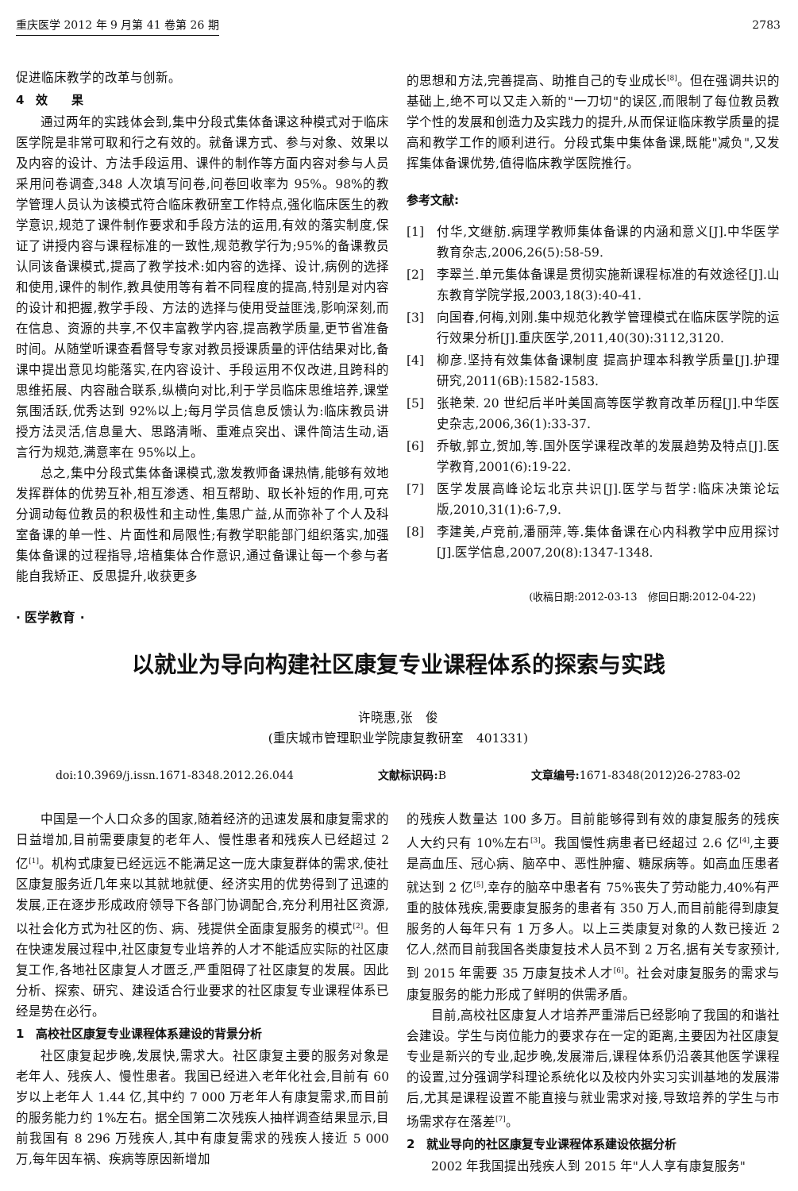重庆医学 2012 年 9 月第 41 卷第 26 期 2783
促进临床教学的改革与创新。
4　效　　果
通过两年的实践体会到,集中分段式集体备课这种模式对于临床医学院是非常可取和行之有效的。就备课方式、参与对象、效果以及内容的设计、方法手段运用、课件的制作等方面内容对参与人员采用问卷调查,348 人次填写问卷,问卷回收率为 95%。98%的教学管理人员认为该模式符合临床教研室工作特点,强化临床医生的教学意识,规范了课件制作要求和手段方法的运用,有效的落实制度,保证了讲授内容与课程标准的一致性,规范教学行为;95%的备课教员认同该备课模式,提高了教学技术:如内容的选择、设计,病例的选择和使用,课件的制作,教具使用等有着不同程度的提高,特别是对内容的设计和把握,教学手段、方法的选择与使用受益匪浅,影响深刻,而在信息、资源的共享,不仅丰富教学内容,提高教学质量,更节省准备时间。从随堂听课查看督导专家对教员授课质量的评估结果对比,备课中提出意见均能落实,在内容设计、手段运用不仅改进,且跨科的思维拓展、内容融合联系,纵横向对比,利于学员临床思维培养,课堂氛围活跃,优秀达到 92%以上;每月学员信息反馈认为:临床教员讲授方法灵活,信息量大、思路清晰、重难点突出、课件简洁生动,语言行为规范,满意率在 95%以上。
总之,集中分段式集体备课模式,激发教师备课热情,能够有效地发挥群体的优势互补,相互渗透、相互帮助、取长补短的作用,可充分调动每位教员的积极性和主动性,集思广益,从而弥补了个人及科室备课的单一性、片面性和局限性;有教学职能部门组织落实,加强集体备课的过程指导,培植集体合作意识,通过备课让每一个参与者能自我矫正、反思提升,收获更多
的思想和方法,完善提高、助推自己的专业成长<sup>[8]</sup>。但在强调共识的基础上,绝不可以又走入新的"一刀切"的误区,而限制了每位教员教学个性的发展和创造力及实践力的提升,从而保证临床教学质量的提高和教学工作的顺利进行。分段式集中集体备课,既能"减负",又发挥集体备课优势,值得临床教学医院推行。
参考文献:
[1] 付华,文继舫.病理学教师集体备课的内涵和意义[J].中华医学教育杂志,2006,26(5):58-59.
[2] 李翠兰.单元集体备课是贯彻实施新课程标准的有效途径[J].山东教育学院学报,2003,18(3):40-41.
[3] 向国春,何梅,刘刚.集中规范化教学管理模式在临床医学院的运行效果分析[J].重庆医学,2011,40(30):3112,3120.
[4] 柳彦.坚持有效集体备课制度 提高护理本科教学质量[J].护理研究,2011(6B):1582-1583.
[5] 张艳荣. 20 世纪后半叶美国高等医学教育改革历程[J].中华医史杂志,2006,36(1):33-37.
[6] 乔敏,郭立,贺加,等.国外医学课程改革的发展趋势及特点[J].医学教育,2001(6):19-22.
[7] 医学发展高峰论坛北京共识[J].医学与哲学:临床决策论坛版,2010,31(1):6-7,9.
[8] 李建美,卢竞前,潘丽萍,等.集体备课在心内科教学中应用探讨[J].医学信息,2007,20(8):1347-1348.
(收稿日期:2012-03-13　修回日期:2012-04-22)
· 医学教育 ·
以就业为导向构建社区康复专业课程体系的探索与实践
许晓惠,张　俊
(重庆城市管理职业学院康复教研室　401331)
doi:10.3969/j.issn.1671-8348.2012.26.044 文献标识码: B 文章编号: 1671-8348(2012)26-2783-02
中国是一个人口众多的国家,随着经济的迅速发展和康复需求的日益增加,目前需要康复的老年人、慢性患者和残疾人已经超过 2 亿<sup>[1]</sup>。机构式康复已经远远不能满足这一庞大康复群体的需求,使社区康复服务近几年来以其就地就便、经济实用的优势得到了迅速的发展,正在逐步形成政府领导下各部门协调配合,充分利用社区资源,以社会化方式为社区的伤、病、残提供全面康复服务的模式<sup>[2]</sup>。但在快速发展过程中,社区康复专业培养的人才不能适应实际的社区康复工作,各地社区康复人才匮乏,严重阻碍了社区康复的发展。因此分析、探索、研究、建设适合行业要求的社区康复专业课程体系已经是势在必行。
1　高校社区康复专业课程体系建设的背景分析
社区康复起步晚,发展快,需求大。社区康复主要的服务对象是老年人、残疾人、慢性患者。我国已经进入老年化社会,目前有 60 岁以上老年人 1.44 亿,其中约 7 000 万老年人有康复需求,而目前的服务能力约 1%左右。据全国第二次残疾人抽样调查结果显示,目前我国有 8 296 万残疾人,其中有康复需求的残疾人接近 5 000 万,每年因车祸、疾病等原因新增加
的残疾人数量达 100 多万。目前能够得到有效的康复服务的残疾人大约只有 10%左右<sup>[3]</sup>。我国慢性病患者已经超过 2.6 亿<sup>[4]</sup>,主要是高血压、冠心病、脑卒中、恶性肿瘤、糖尿病等。如高血压患者就达到 2 亿<sup>[5]</sup>,幸存的脑卒中患者有 75%丧失了劳动能力,40%有严重的肢体残疾,需要康复服务的患者有 350 万人,而目前能得到康复服务的人每年只有 1 万多人。以上三类康复对象的人数已接近 2 亿人,然而目前我国各类康复技术人员不到 2 万名,据有关专家预计,到 2015 年需要 35 万康复技术人才<sup>[6]</sup>。社会对康复服务的需求与康复服务的能力形成了鲜明的供需矛盾。
目前,高校社区康复人才培养严重滞后已经影响了我国的和谐社会建设。学生与岗位能力的要求存在一定的距离,主要因为社区康复专业是新兴的专业,起步晚,发展滞后,课程体系仍沿袭其他医学课程的设置,过分强调学科理论系统化以及校内外实习实训基地的发展滞后,尤其是课程设置不能直接与就业需求对接,导致培养的学生与市场需求存在落差<sup>[7]</sup>。
2　就业导向的社区康复专业课程体系建设依据分析
2002 年我国提出残疾人到 2015 年"人人享有康复服务"